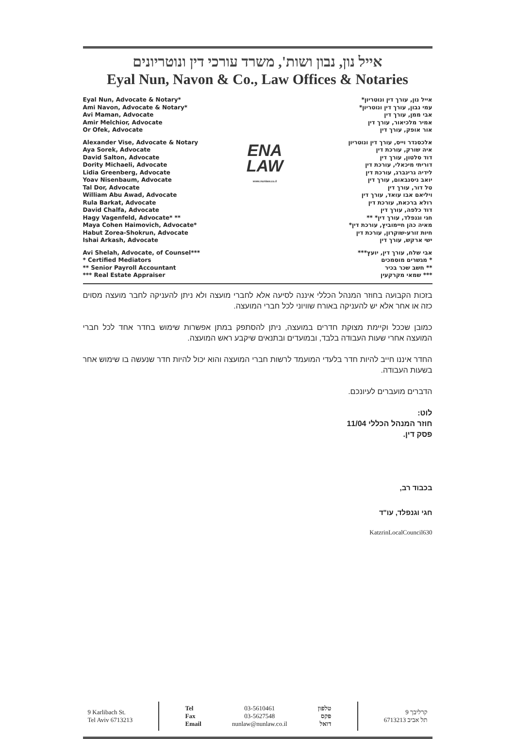אייל נון, נבון ושות', משרד עורכי דין ונוטריונים
Eyal Nun, Navon & Co., Law Offices & Notaries
Eyal Nun, Advocate & Notary*
Ami Navon, Advocate & Notary*
Avi Maman, Advocate
Amir Melchior, Advocate
Or Ofek, Advocate
Alexander Vise, Advocate & Notary
Aya Sorek, Advocate
David Salton, Advocate
Dority Michaeli, Advocate
Lidia Greenberg, Advocate
Yoav Nisenbaum, Advocate
Tal Dor, Advocate
William Abu Awad, Advocate
Rula Barkat, Advocate
David Chalfa, Advocate
Hagy Vagenfeld, Advocate* **
Maya Cohen Haimovich, Advocate*
Habut Zorea-Shokrun, Advocate
Ishai Arkash, Advocate
Avi Shelah, Advocate, of Counsel***
* Certified Mediators
** Senior Payroll Accountant
*** Real Estate Appraiser
ENA
LAW
www.nunlaw.co.il
אייל נון, עורך דין ונוטריון*
עמי נבון, עורך דין ונוטריון*
אבי ממן, עורך דין
אמיר מלכיאור, עורך דין
אור אופק, עורך דין
אלכסנדר וייס, עורך דין ונוטריון
איה שורק, עורכת דין
דוד סלטון, עורך דין
דוריתי מיכאלי, עורכת דין
לידיה גרינברג, עורכת דין
יואב ניסנבאום, עורך דין
טל דור, עורך דין
ויליאם אבו עואד, עורך דין
רולא ברכאת, עורכת דין
דוד כלפה, עורך דין
חגי וגנפלד, עורך דין* **
מאיה כהן חיימוביץ, עורכת דין*
חיות זורע-שוקרון, עורכת דין
ישי ארקש, עורך דין
אבי שלח, עורך דין, יועץ***
* מגשרים מוסמכים
** חשב שכר בכיר
*** שמאי מקרקעין
בזכות הקבועה בחוזר המנהל הכללי איננה לסיעה אלא לחברי מועצה ולא ניתן להעניקה לחבר מועצה מסוים כזה או אחר אלא יש להעניקה באורח שוויוני לכל חברי המועצה.
כמובן שככל וקיימת מצוקת חדרים במועצה, ניתן להסתפק במתן אפשרות שימוש בחדר אחד לכל חברי המועצה אחרי שעות העבודה בלבד, ובמועדים ובתנאים שיקבע ראש המועצה.
החדר איננו חייב להיות חדר בלעדי המועמד לרשות חברי המועצה והוא יכול להיות חדר שנעשה בו שימוש אחר בשעות העבודה.
הדברים מועברים לעיונכם.
לוט:
חוזר המנהל הכללי 11/04
פסק דין.
בכבוד רב,
חגי וגנפלד, עו"ד
KatzrinLocalCouncil630
9 Karlibach St.
Tel Aviv 6713213
Tel
Fax
Email
03-5610461
03-5627548
nunlaw@nunlaw.co.il
טלפון
פקס
דואל
קרליבך 9
תל אביב 6713213